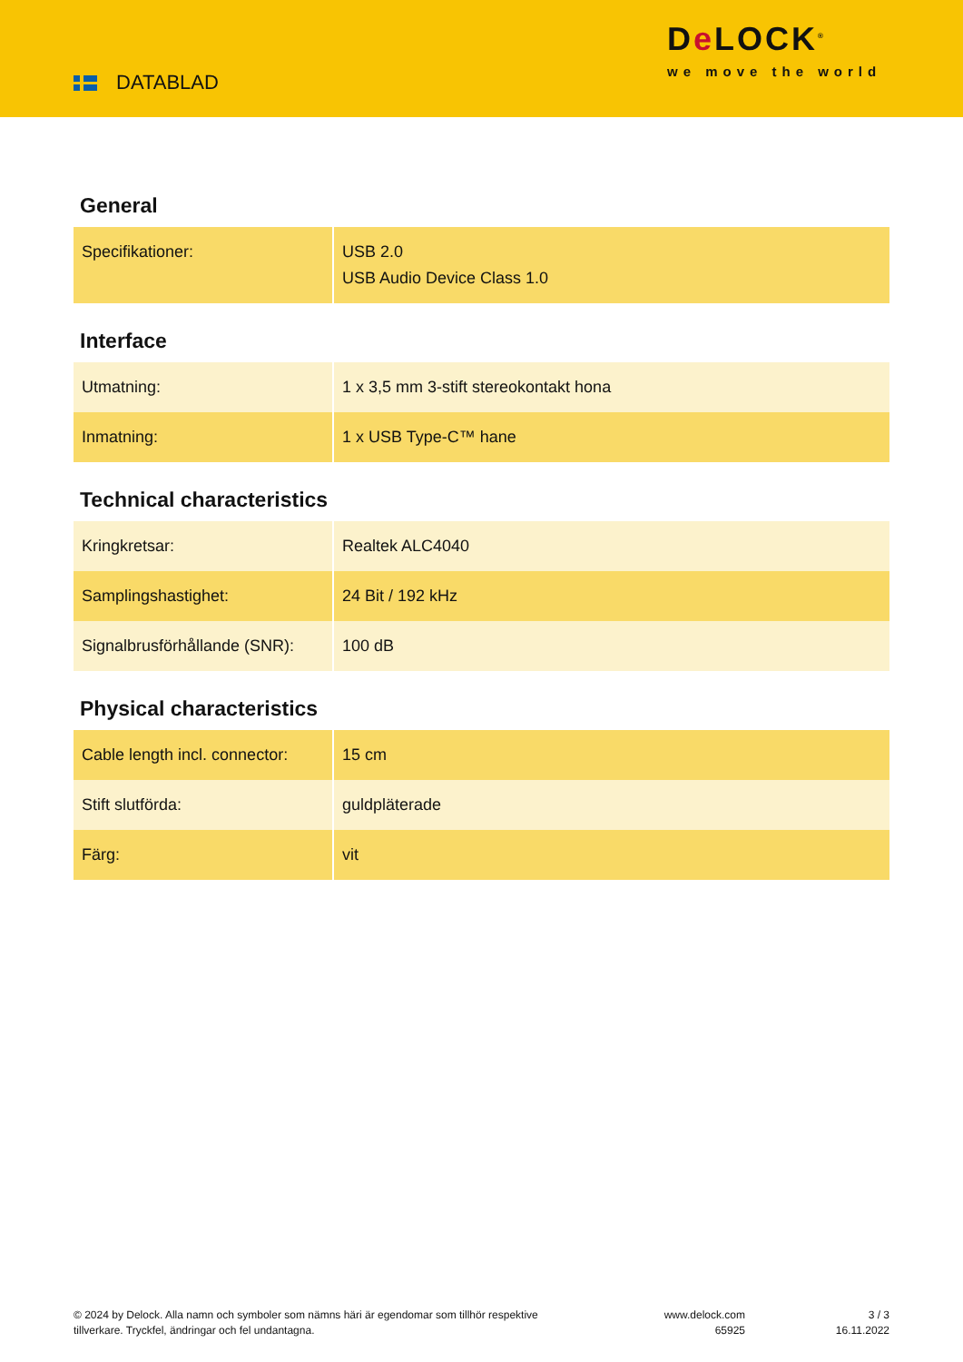DATABLAD
De LOCK<sup>®</sup>
we move the world
General
| Specifikationer: | USB 2.0 USB Audio Device Class 1.0 |
Interface
| Utmatning: | 1 x 3,5 mm 3-stift stereokontakt hona |
| Inmatning: | 1 x USB Type-C™ hane |
Technical characteristics
| Kringkretsar: | Realtek ALC4040 |
| Samplingshastighet: | 24 Bit / 192 kHz |
| Signalbrusförhållande (SNR): | 100 dB |
Physical characteristics
| Cable length incl. connector: | 15 cm |
| Stift slutförda: | guldpläterade |
| Färg: | vit |
© 2024 by Delock. Alla namn och symboler som nämns häri är egendomar som tillhör respektive tillverkare. Tryckfel, ändringar och fel undantagna.
www.delock.com
65925
3 / 3
16.11.2022